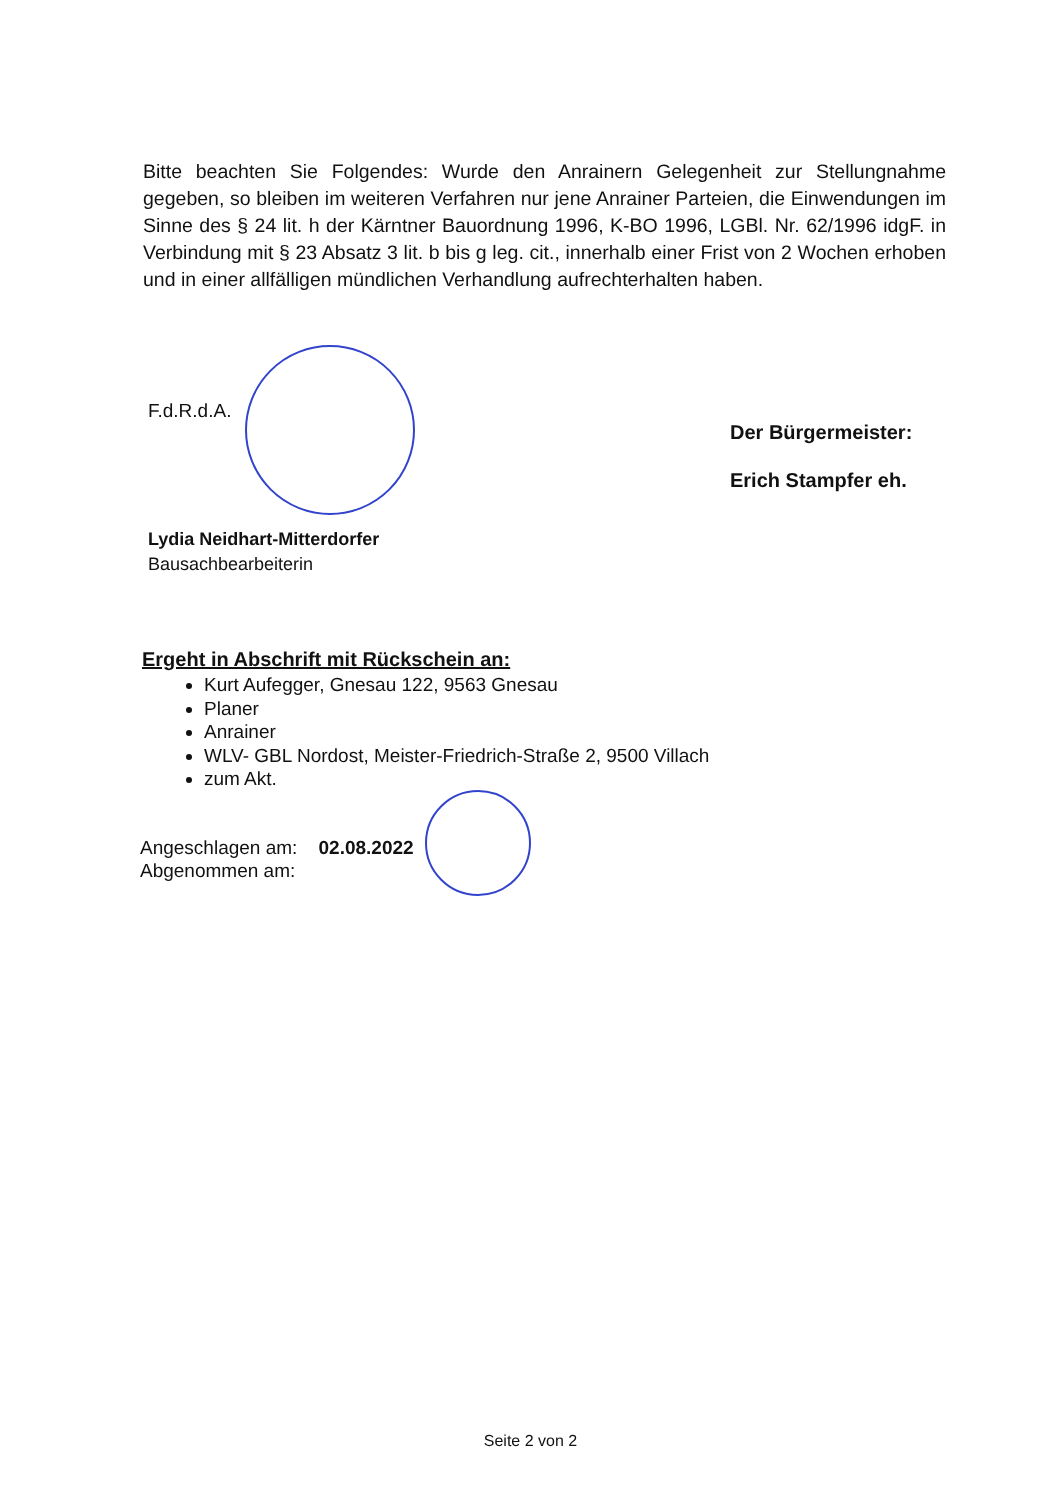Bitte beachten Sie Folgendes: Wurde den Anrainern Gelegenheit zur Stellungnahme gegeben, so bleiben im weiteren Verfahren nur jene Anrainer Parteien, die Einwendungen im Sinne des § 24 lit. h der Kärntner Bauordnung 1996, K-BO 1996, LGBl. Nr. 62/1996 idgF. in Verbindung mit § 23 Absatz 3 lit. b bis g leg. cit., innerhalb einer Frist von 2 Wochen erhoben und in einer allfälligen mündlichen Verhandlung aufrechterhalten haben.
F.d.R.d.A.
Der Bürgermeister:
Erich Stampfer eh.
Lydia Neidhart-Mitterdorfer
Bausachbearbeiterin
Ergeht in Abschrift mit Rückschein an:
Kurt Aufegger, Gnesau 122, 9563 Gnesau
Planer
Anrainer
WLV- GBL Nordost, Meister-Friedrich-Straße 2, 9500 Villach
zum Akt.
Angeschlagen am: 02.08.2022
Abgenommen am:
Seite 2 von 2